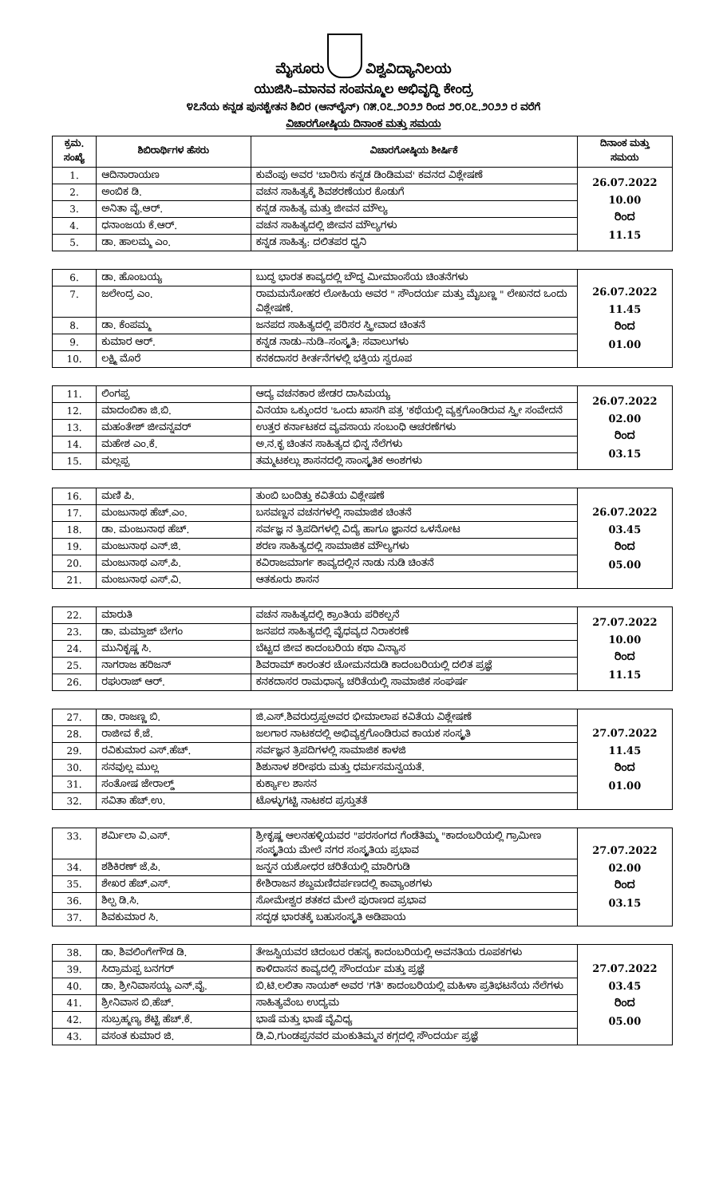ಮೈಸೂರು ವಿಶ್ವವಿದ್ಯಾನಿಲಯ
ಯುಜಿಸಿ–ಮಾನವ ಸಂಪನ್ಮೂಲ ಅಭಿವೃದ್ಧಿ ಕೇಂದ್ರ
೪೭ನೆಯ ಕನ್ನಡ ಪುನಶ್ಚೇತನ ಶಿಬಿರ (ಆನ್‌ಲೈನ್) ೧೫.೦೭.೨೦೨೨ ರಿಂದ ೨೮.೦೭.೨೦೨೨ ರ ವರೆಗೆ
ವಿಚಾರಗೋಷ್ಠಿಯ ದಿನಾಂಕ ಮತ್ತು ಸಮಯ
| ಕ್ರಮ. ಸಂಖ್ಯೆ | ಶಿಬಿರಾರ್ಥಿಗಳ ಹೆಸರು | ವಿಚಾರಗೋಷ್ಠಿಯ ಶೀರ್ಷಿಕೆ | ದಿನಾಂಕ ಮತ್ತು ಸಮಯ |
| --- | --- | --- | --- |
| 1. | ಆದಿನಾರಾಯಣ | ಕುವೆಂಪು ಅವರ 'ಬಾರಿಸು ಕನ್ನಡ ಡಿಂಡಿಮವ' ಕವನದ ವಿಶ್ಲೇಷಣೆ | 26.07.2022 10.00 ರಿಂದ 11.15 |
| 2. | ಅಂಬಿಕ ಡಿ. | ವಚನ ಸಾಹಿತ್ಯಕ್ಕೆ ಶಿವಶರಣೆಯರ ಕೊಡುಗೆ | |
| 3. | ಅನಿತಾ ವೈ.ಆರ್. | ಕನ್ನಡ ಸಾಹಿತ್ಯ ಮತ್ತು ಜೀವನ ಮೌಲ್ಯ | |
| 4. | ಧನಾಂಜಯ ಕೆ.ಆರ್. | ವಚನ ಸಾಹಿತ್ಯದಲ್ಲಿ ಜೀವನ ಮೌಲ್ಯಗಳು | |
| 5. | ಡಾ. ಹಾಲಮ್ಮ ಎಂ. | ಕನ್ನಡ ಸಾಹಿತ್ಯ: ದಲಿತಪರ ಧ್ವನಿ | |
| 6. | ಡಾ. ಹೊಂಬಯ್ಯ | ಬುದ್ಧ ಭಾರತ ಕಾವ್ಯದಲ್ಲಿ ಬೌದ್ಧ ಮೀಮಾಂಸೆಯ ಚಿಂತನೆಗಳು | 26.07.2022 11.45 ರಿಂದ 01.00 |
| 7. | ಜಲೇಂದ್ರ ಎಂ. | ರಾಮಮನೋಹರ ಲೋಹಿಯ ಅವರ " ಸೌಂದರ್ಯ ಮತ್ತು ಮೈಬಣ್ಣ " ಲೇಖನದ ಒಂದು ವಿಶ್ಲೇಷಣೆ. | |
| 8. | ಡಾ. ಕೆಂಪಮ್ಮ | ಜನಪದ ಸಾಹಿತ್ಯದಲ್ಲಿ ಪರಿಸರ ಸ್ತ್ರೀವಾದ ಚಿಂತನೆ | |
| 9. | ಕುಮಾರ ಆರ್. | ಕನ್ನಡ ನಾಡು–ನುಡಿ–ಸಂಸ್ಕೃತಿ: ಸವಾಲುಗಳು | |
| 10. | ಲಕ್ಷ್ಮಿ ಮೊರೆ | ಕನಕದಾಸರ ಕೀರ್ತನೆಗಳಲ್ಲಿ ಭಕ್ತಿಯ ಸ್ವರೂಪ | |
| 11. | ಲಿಂಗಪ್ಪ | ಆದ್ಯ ವಚನಕಾರ ಜೇಡರ ದಾಸಿಮಯ್ಯ | 26.07.2022 02.00 ರಿಂದ 03.15 |
| 12. | ಮಾದಂಬಿಕಾ ಜಿ.ಬಿ. | ವಿನಯಾ ಒಕ್ಕುಂದರ 'ಒಂದು ಖಾಸಗಿ ಪತ್ರ 'ಕಥೆಯಲ್ಲಿ ವ್ಯಕ್ತಗೊಂಡಿರುವ ಸ್ತ್ರೀ ಸಂವೇದನೆ | |
| 13. | ಮಹಂತೇಶ್ ಜೀವನ್ನವರ್ | ಉತ್ತರ ಕರ್ನಾಟಕದ ವ್ಯವಸಾಯ ಸಂಬಂಧಿ ಆಚರಣೆಗಳು | |
| 14. | ಮಹೇಶ ಎಂ.ಕೆ. | ಅ.ನ.ಕೃ ಚಿಂತನ ಸಾಹಿತ್ಯದ ಭಿನ್ನ ನೆಲೆಗಳು | |
| 15. | ಮಲ್ಲಪ್ಪ | ತಮ್ಮಟಕಲ್ಲು ಶಾಸನದಲ್ಲಿ ಸಾಂಸ್ಕೃತಿಕ ಅಂಶಗಳು | |
| 16. | ಮಣಿ ಪಿ. | ತುಂಬಿ ಬಂದಿತ್ತು ಕವಿತೆಯ ವಿಶ್ಲೇಷಣೆ | 26.07.2022 03.45 ರಿಂದ 05.00 |
| 17. | ಮಂಜುನಾಥ ಹೆಚ್.ಎಂ. | ಬಸವಣ್ಣನ ವಚನಗಳಲ್ಲಿ ಸಾಮಾಜಿಕ ಚಿಂತನೆ | |
| 18. | ಡಾ. ಮಂಜುನಾಥ ಹೆಚ್. | ಸರ್ವಜ್ಞ ನ ತ್ರಿಪದಿಗಳಲ್ಲಿ ವಿದ್ಯೆ ಹಾಗೂ ಜ್ಞಾನದ ಒಳನೋಟ | |
| 19. | ಮಂಜುನಾಥ ಎನ್.ಜಿ. | ಶರಣ ಸಾಹಿತ್ಯದಲ್ಲಿ ಸಾಮಾಜಿಕ ಮೌಲ್ಯಗಳು | |
| 20. | ಮಂಜುನಾಥ ಎಸ್.ಪಿ. | ಕವಿರಾಜಮಾರ್ಗ ಕಾವ್ಯದಲ್ಲಿನ ನಾಡು ನುಡಿ ಚಿಂತನೆ | |
| 21. | ಮಂಜುನಾಥ ಎಸ್.ವಿ. | ಆತಕೂರು ಶಾಸನ | |
| 22. | ಮಾರುತಿ | ವಚನ ಸಾಹಿತ್ಯದಲ್ಲಿ ಕ್ರಾಂತಿಯ ಪರಿಕಲ್ಪನೆ | 27.07.2022 10.00 ರಿಂದ 11.15 |
| 23. | ಡಾ. ಮಮ್ತಾಜ್ ಬೇಗಂ | ಜನಪದ ಸಾಹಿತ್ಯದಲ್ಲಿ ವೈಧವ್ಯದ ನಿರಾಕರಣೆ | |
| 24. | ಮುನಿಕೃಷ್ಣ ಸಿ. | ಬೆಟ್ಟದ ಜೀವ ಕಾದಂಬರಿಯ ಕಥಾ ವಿನ್ಯಾಸ | |
| 25. | ನಾಗರಾಜ ಹರಿಜನ್ | ಶಿವರಾಮ್ ಕಾರಂತರ ಚೋಮನದುಡಿ ಕಾದಂಬರಿಯಲ್ಲಿ ದಲಿತ ಪ್ರಜ್ಞೆ | |
| 26. | ರಘುರಾಜ್ ಆರ್. | ಕನಕದಾಸರ ರಾಮಧಾನ್ಯ ಚರಿತೆಯಲ್ಲಿ ಸಾಮಾಜಿಕ ಸಂಘರ್ಷ | |
| 27. | ಡಾ. ರಾಜಣ್ಣ ಬಿ. | ಜಿ.ಎಸ್.ಶಿವರುದ್ರಪ್ಪಅವರ ಭೀಮಾಲಾಪ ಕವಿತೆಯ ವಿಶ್ಲೇಷಣೆ | 27.07.2022 11.45 ರಿಂದ 01.00 |
| 28. | ರಾಜೀವ ಕೆ.ಜೆ. | ಜಲಗಾರ ನಾಟಕದಲ್ಲಿ ಅಭಿವ್ಯಕ್ತಗೊಂಡಿರುವ ಕಾಯಕ ಸಂಸ್ಕೃತಿ | |
| 29. | ರವಿಕುಮಾರ ಎಸ್.ಹೆಚ್. | ಸರ್ವಜ್ಞನ ತ್ರಿಪದಿಗಳಲ್ಲಿ ಸಾಮಾಜಿಕ ಕಾಳಜಿ | |
| 30. | ಸನವುಲ್ಲ ಮುಲ್ಲ | ಶಿಶುನಾಳ ಶರೀಫರು ಮತ್ತು ಧರ್ಮಸಮನ್ವಯತೆ. | |
| 31. | ಸಂತೋಷ ಜೇರಾಲ್ಡ್ | ಕುರ್ಕ್ಯಾಲ ಶಾಸನ | |
| 32. | ಸವಿತಾ ಹೆಚ್.ಉ. | ಟೊಳ್ಳುಗಟ್ಟಿ ನಾಟಕದ ಪ್ರಸ್ತುತತೆ | |
| 33. | ಶರ್ಮಿಲಾ ವಿ.ಎಸ್. | ಶ್ರೀಕೃಷ್ಣ ಆಲನಹಳ್ಳಿಯವರ "ಪರಸಂಗದ ಗೆಂಡೆತಿಮ್ಮ "ಕಾದಂಬರಿಯಲ್ಲಿ ಗ್ರಾಮೀಣ ಸಂಸ್ಕೃತಿಯ ಮೇಲೆ ನಗರ ಸಂಸ್ಕೃತಿಯ ಪ್ರಭಾವ | 27.07.2022 02.00 ರಿಂದ 03.15 |
| 34. | ಶಶಿಕಿರಣ್ ಜೆ.ಪಿ. | ಜನ್ನನ ಯಶೋಧರ ಚರಿತೆಯಲ್ಲಿ ಮಾರಿಗುಡಿ | |
| 35. | ಶೇಖರ ಹೆಚ್.ಎಸ್. | ಕೇಶಿರಾಜನ ಶಬ್ದಮಣಿದರ್ಪಣದಲ್ಲಿ ಕಾವ್ಯಾಂಶಗಳು | |
| 36. | ಶಿಲ್ಪ ಡಿ.ಸಿ. | ಸೋಮೇಶ್ವರ ಶತಕದ ಮೇಲೆ ಪುರಾಣದ ಪ್ರಭಾವ | |
| 37. | ಶಿವಕುಮಾರ ಸಿ. | ಸದೃಢ ಭಾರತಕ್ಕೆ ಬಹುಸಂಸ್ಕೃತಿ ಅಡಿಪಾಯ | |
| 38. | ಡಾ. ಶಿವಲಿಂಗೇಗೌಡ ಡಿ. | ತೇಜಸ್ವಿಯವರ ಚಿದಂಬರ ರಹಸ್ಯ ಕಾದಂಬರಿಯಲ್ಲಿ ಅವನತಿಯ ರೂಪಕಗಳು | 27.07.2022 03.45 ರಿಂದ 05.00 |
| 39. | ಸಿದ್ರಾಮಪ್ಪ ಬನಗರ್ | ಕಾಳಿದಾಸನ ಕಾವ್ಯದಲ್ಲಿ ಸೌಂದರ್ಯ ಮತ್ತು ಪ್ರಜ್ಞೆ | |
| 40. | ಡಾ. ಶ್ರೀನಿವಾಸಯ್ಯ ಎನ್.ವೈ. | ಬಿ.ಟಿ.ಲಲಿತಾ ನಾಯಕ್ ಅವರ 'ಗತಿ' ಕಾದಂಬರಿಯಲ್ಲಿ ಮಹಿಳಾ ಪ್ರತಿಭಟನೆಯ ನೆಲೆಗಳು | |
| 41. | ಶ್ರೀನಿವಾಸ ಬಿ.ಹೆಚ್. | ಸಾಹಿತ್ಯವೆಂಬ ಉದ್ಯಮ | |
| 42. | ಸುಬ್ರಹ್ಮಣ್ಯ ಶೆಟ್ಟಿ ಹೆಚ್.ಕೆ. | ಭಾಷೆ ಮತ್ತು ಭಾಷೆ ವೈವಿಧ್ಯ | |
| 43. | ವಸಂತ ಕುಮಾರ ಜಿ. | ಡಿ.ವಿ.ಗುಂಡಪ್ಪನವರ ಮಂಕುತಿಮ್ಮನ ಕಗ್ಗದಲ್ಲಿ ಸೌಂದರ್ಯ ಪ್ರಜ್ಞೆ | |